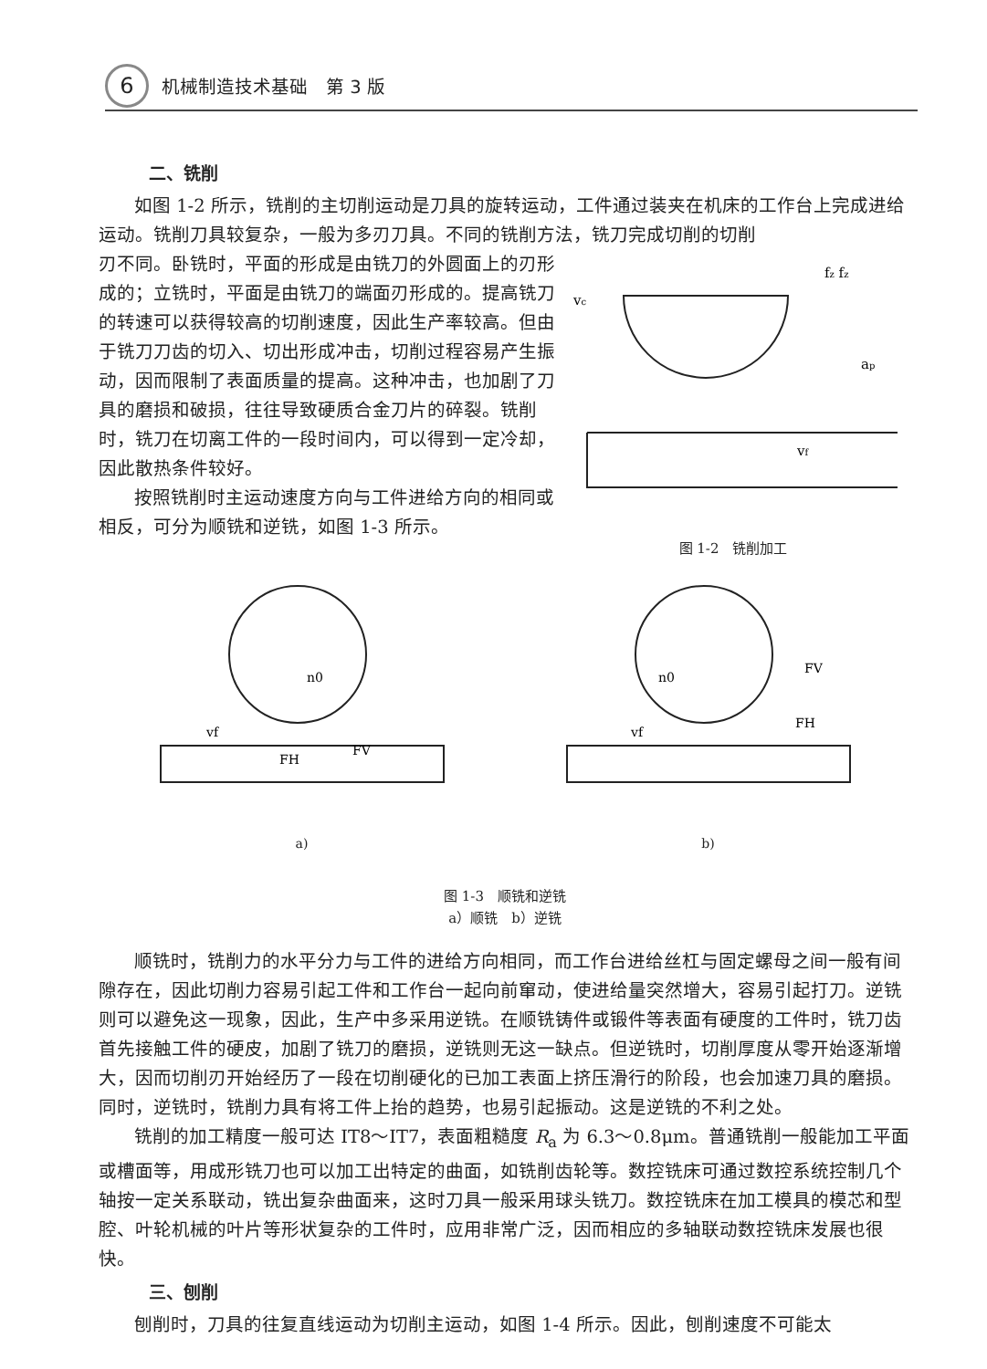6 机械制造技术基础　第 3 版
二、铣削
如图 1-2 所示，铣削的主切削运动是刀具的旋转运动，工件通过装夹在机床的工作台上完成进给运动。铣削刀具较复杂，一般为多刃刀具。不同的铣削方法，铣刀完成切削的切削
刃不同。卧铣时，平面的形成是由铣刀的外圆面上的刃形成的；立铣时，平面是由铣刀的端面刃形成的。提高铣刀的转速可以获得较高的切削速度，因此生产率较高。但由于铣刀刀齿的切入、切出形成冲击，切削过程容易产生振动，因而限制了表面质量的提高。这种冲击，也加剧了刀具的磨损和破损，往往导致硬质合金刀片的碎裂。铣削时，铣刀在切离工件的一段时间内，可以得到一定冷却，因此散热条件较好。
按照铣削时主运动速度方向与工件进给方向的相同或相反，可分为顺铣和逆铣，如图 1-3 所示。
vc
fz fz
ap
vf
图 1-2　铣削加工
n0
vf
FH
FV
a)
n0
vf
FV
FH
b)
图 1-3　顺铣和逆铣
a）顺铣　b）逆铣
顺铣时，铣削力的水平分力与工件的进给方向相同，而工作台进给丝杠与固定螺母之间一般有间隙存在，因此切削力容易引起工件和工作台一起向前窜动，使进给量突然增大，容易引起打刀。逆铣则可以避免这一现象，因此，生产中多采用逆铣。在顺铣铸件或锻件等表面有硬度的工件时，铣刀齿首先接触工件的硬皮，加剧了铣刀的磨损，逆铣则无这一缺点。但逆铣时，切削厚度从零开始逐渐增大，因而切削刃开始经历了一段在切削硬化的已加工表面上挤压滑行的阶段，也会加速刀具的磨损。同时，逆铣时，铣削力具有将工件上抬的趋势，也易引起振动。这是逆铣的不利之处。
铣削的加工精度一般可达 IT8～IT7，表面粗糙度 R<sub>a</sub> 为 6.3～0.8μm。普通铣削一般能加工平面或槽面等，用成形铣刀也可以加工出特定的曲面，如铣削齿轮等。数控铣床可通过数控系统控制几个轴按一定关系联动，铣出复杂曲面来，这时刀具一般采用球头铣刀。数控铣床在加工模具的模芯和型腔、叶轮机械的叶片等形状复杂的工件时，应用非常广泛，因而相应的多轴联动数控铣床发展也很快。
三、刨削
刨削时，刀具的往复直线运动为切削主运动，如图 1-4 所示。因此，刨削速度不可能太